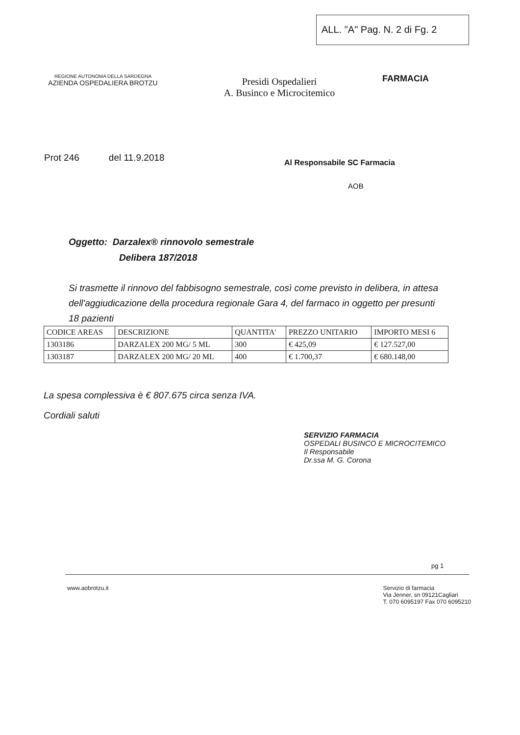ALL. "A" Pag. N. 2 di Fg. 2
REGIONE AUTONOMA DELLA SARDEGNA
AZIENDA OSPEDALIERA BROTZU
Presidi Ospedalieri
A. Businco e Microcitemico
FARMACIA
Prot 246 del 11.9.2018
Al Responsabile SC Farmacia
AOB
Oggetto: Darzalex® rinnovolo semestrale
Delibera 187/2018
Si trasmette il rinnovo del fabbisogno semestrale, così come previsto in delibera, in attesa dell'aggiudicazione della procedura regionale Gara 4, del farmaco in oggetto per presunti 18 pazienti
| CODICE AREAS | DESCRIZIONE | QUANTITA' | PREZZO UNITARIO | IMPORTO MESI 6 |
| --- | --- | --- | --- | --- |
| 1303186 | DARZALEX 200 MG/ 5 ML | 300 | € 425,09 | € 127.527,00 |
| 1303187 | DARZALEX 200 MG/ 20 ML | 400 | € 1.700,37 | € 680.148,00 |
La spesa complessiva è € 807.675 circa senza IVA.
Cordiali saluti
SERVIZIO FARMACIA
OSPEDALI BUSINCO E MICROCITEMICO
Il Responsabile
Dr.ssa M. G. Corona
pg 1
www.aobrotzu.it Servizio di farmacia
Via Jenner, sn 09121Cagliari
T. 070 6095197 Fax 070 6095210